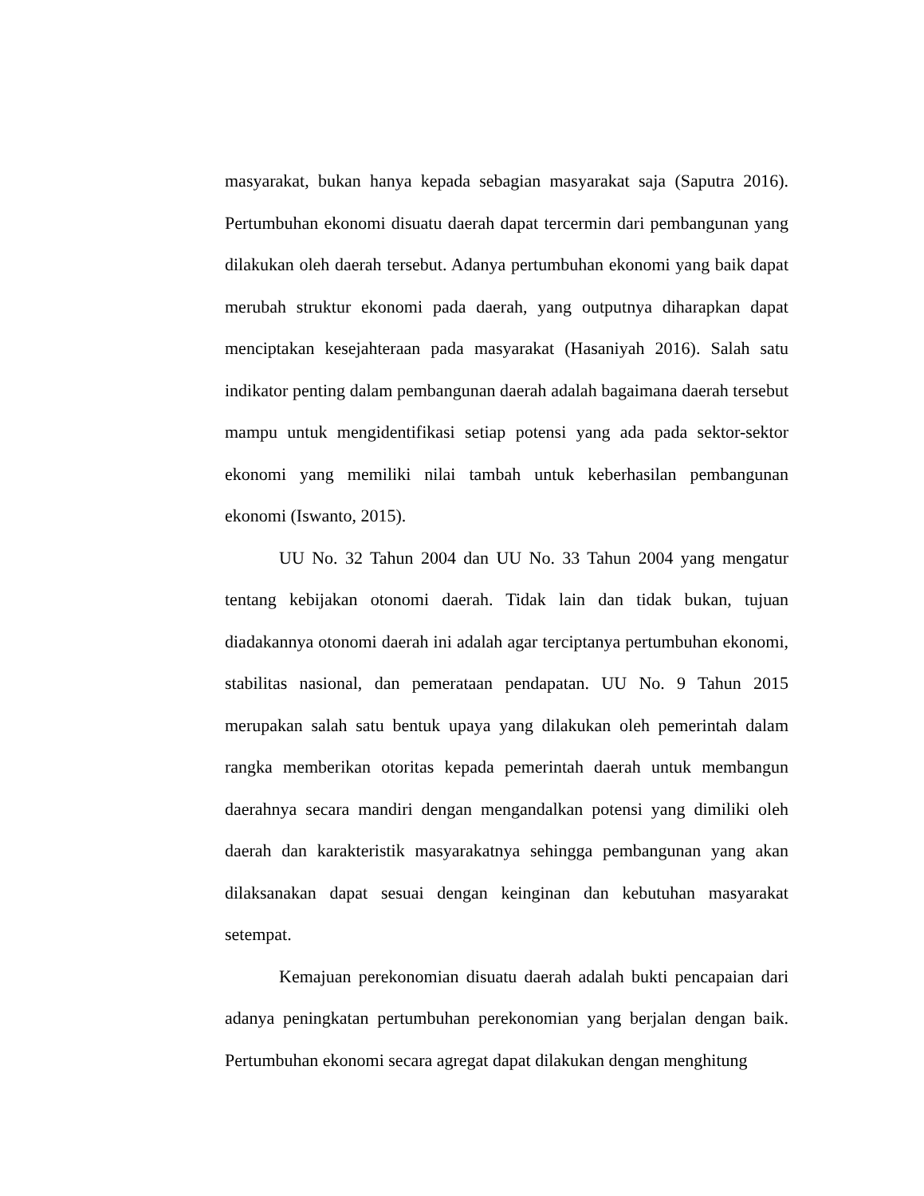masyarakat, bukan hanya kepada sebagian masyarakat saja (Saputra 2016). Pertumbuhan ekonomi disuatu daerah dapat tercermin dari pembangunan yang dilakukan oleh daerah tersebut. Adanya pertumbuhan ekonomi yang baik dapat merubah struktur ekonomi pada daerah, yang outputnya diharapkan dapat menciptakan kesejahteraan pada masyarakat (Hasaniyah 2016). Salah satu indikator penting dalam pembangunan daerah adalah bagaimana daerah tersebut mampu untuk mengidentifikasi setiap potensi yang ada pada sektor-sektor ekonomi yang memiliki nilai tambah untuk keberhasilan pembangunan ekonomi (Iswanto, 2015).
UU No. 32 Tahun 2004 dan UU No. 33 Tahun 2004 yang mengatur tentang kebijakan otonomi daerah. Tidak lain dan tidak bukan, tujuan diadakannya otonomi daerah ini adalah agar terciptanya pertumbuhan ekonomi, stabilitas nasional, dan pemerataan pendapatan. UU No. 9 Tahun 2015 merupakan salah satu bentuk upaya yang dilakukan oleh pemerintah dalam rangka memberikan otoritas kepada pemerintah daerah untuk membangun daerahnya secara mandiri dengan mengandalkan potensi yang dimiliki oleh daerah dan karakteristik masyarakatnya sehingga pembangunan yang akan dilaksanakan dapat sesuai dengan keinginan dan kebutuhan masyarakat setempat.
Kemajuan perekonomian disuatu daerah adalah bukti pencapaian dari adanya peningkatan pertumbuhan perekonomian yang berjalan dengan baik. Pertumbuhan ekonomi secara agregat dapat dilakukan dengan menghitung